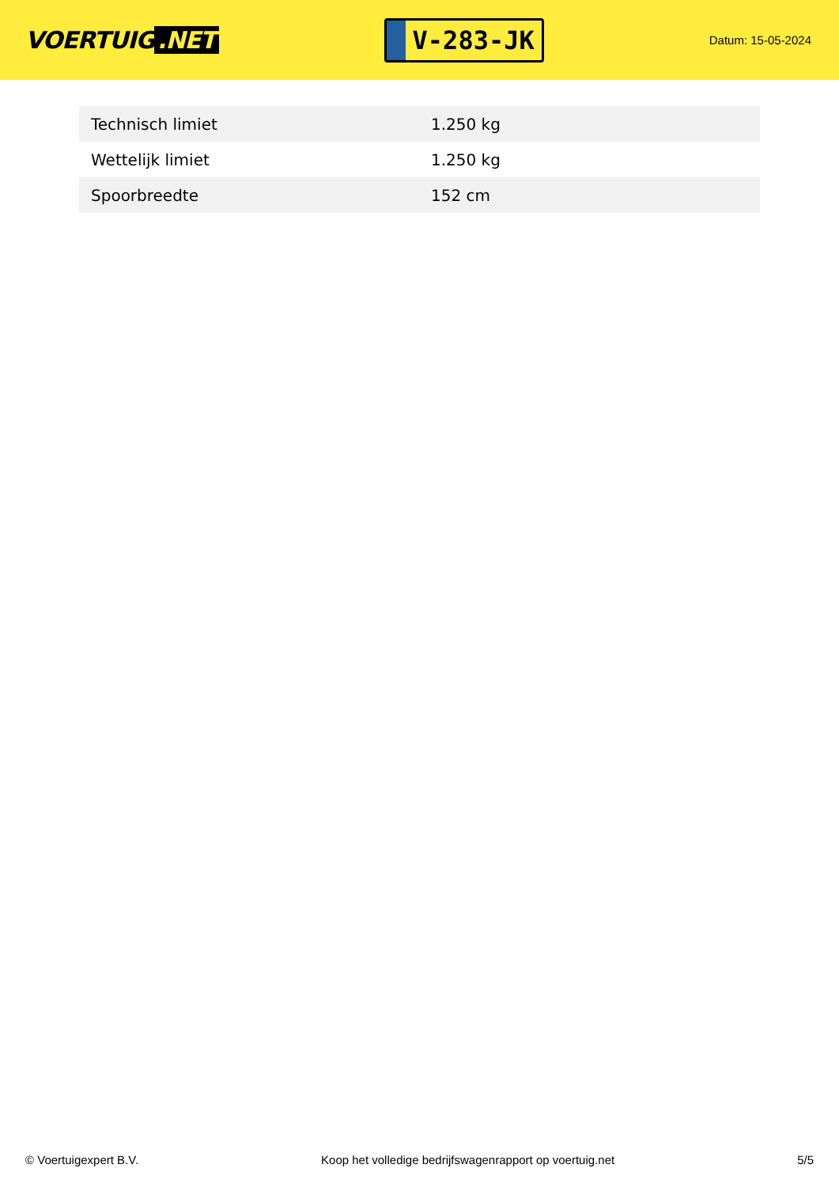VOERTUIG.NET
V-283-JK
Datum: 15-05-2024
| Technisch limiet | 1.250 kg |
| Wettelijk limiet | 1.250 kg |
| Spoorbreedte | 152 cm |
© Voertuigexpert B.V. Koop het volledige bedrijfswagenrapport op voertuig.net 5/5